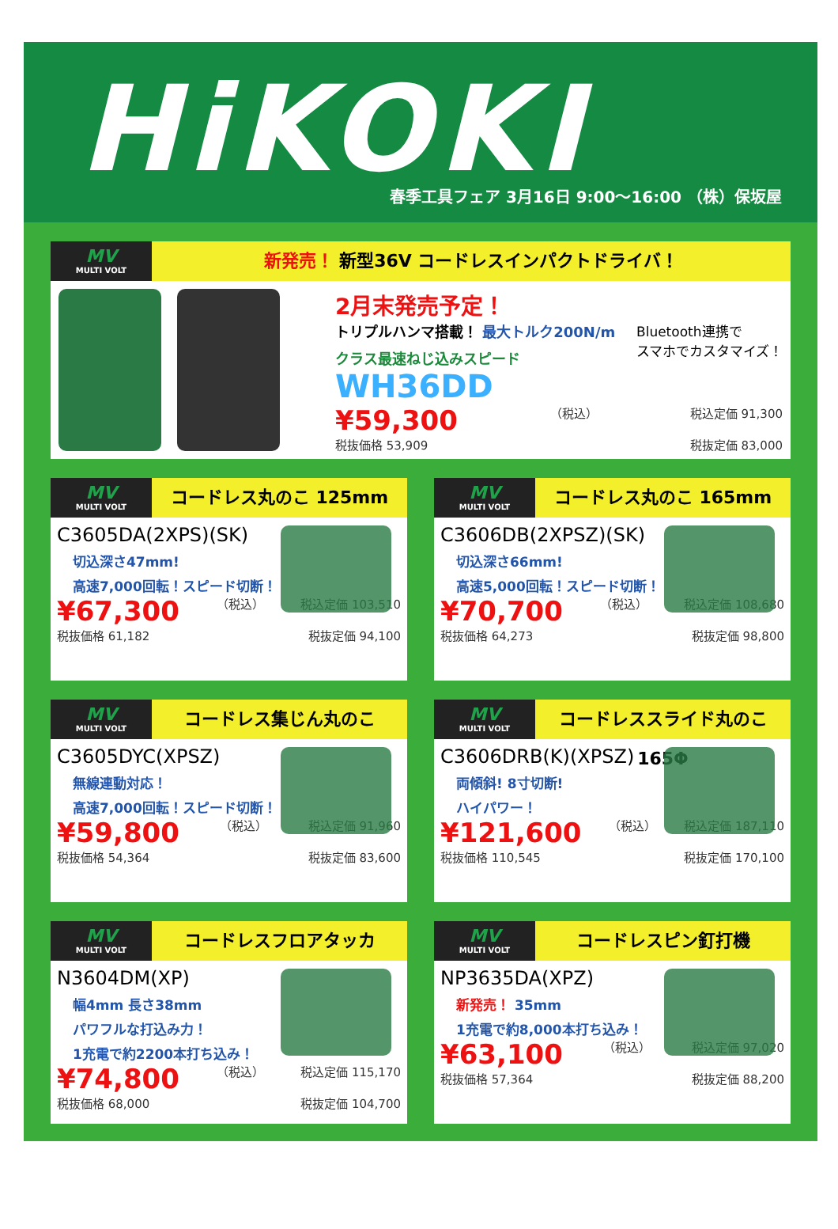HiKOKI
春季工具フェア 3月16日 9:00～16:00 （株）保坂屋
MV
MULTI VOLT
新発売！ 新型36V コードレスインパクトドライバ！
2月末発売予定！
Bluetooth連携で
スマホでカスタマイズ！
トリプルハンマ搭載！ 最大トルク200N/m
クラス最速ねじ込みスピード WH36DD
¥59,300 （税込） 税込定価 91,300
税抜価格 53,909 税抜定価 83,000
MV
MULTI VOLT
コードレス丸のこ 125mm
C3605DA(2XPS)(SK)
切込深さ47mm!
高速7,000回転！スピード切断！
¥67,300 （税込） 税込定価 103,510
税抜価格 61,182 税抜定価 94,100
MV
MULTI VOLT
コードレス丸のこ 165mm
C3606DB(2XPSZ)(SK)
切込深さ66mm!
高速5,000回転！スピード切断！
¥70,700 （税込） 税込定価 108,680
税抜価格 64,273 税抜定価 98,800
MV
MULTI VOLT
コードレス集じん丸のこ
C3605DYC(XPSZ)
無線連動対応！
高速7,000回転！スピード切断！
¥59,800 （税込） 税込定価 91,960
税抜価格 54,364 税抜定価 83,600
MV
MULTI VOLT
コードレススライド丸のこ165Φ
C3606DRB(K)(XPSZ)
両傾斜! 8寸切断!
ハイパワー！
¥121,600 （税込） 税込定価 187,110
税抜価格 110,545 税抜定価 170,100
MV
MULTI VOLT
コードレスフロアタッカ
N3604DM(XP)
幅4mm 長さ38mm
パワフルな打込み力！
1充電で約2200本打ち込み！
¥74,800 （税込） 税込定価 115,170
税抜価格 68,000 税抜定価 104,700
MV
MULTI VOLT
コードレスピン釘打機
NP3635DA(XPZ)
新発売！ 35mm
1充電で約8,000本打ち込み！
¥63,100 （税込） 税込定価 97,020
税抜価格 57,364 税抜定価 88,200